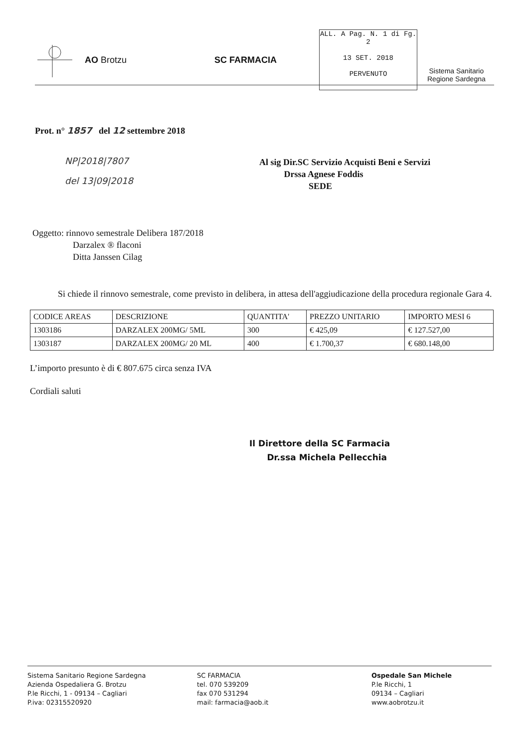AO Brotzu SC FARMACIA
ALL. A Pag. N. 1 di Fg. 2
13 SET. 2018
PERVENUTO
Sistema Sanitario
Regione Sardegna
Prot. n° 1857 del 12 settembre 2018
NP|2018|7807
del 13|09|2018
Al sig Dir.SC Servizio Acquisti Beni e Servizi
Drssa Agnese Foddis
SEDE
Oggetto: rinnovo semestrale Delibera 187/2018
Darzalex ® flaconi
Ditta Janssen Cilag
Si chiede il rinnovo semestrale, come previsto in delibera, in attesa dell'aggiudicazione della procedura regionale Gara 4.
| CODICE AREAS | DESCRIZIONE | QUANTITA' | PREZZO UNITARIO | IMPORTO MESI 6 |
| 1303186 | DARZALEX 200MG/ 5ML | 300 | € 425,09 | € 127.527,00 |
| 1303187 | DARZALEX 200MG/ 20 ML | 400 | € 1.700,37 | € 680.148,00 |
L’importo presunto è di € 807.675 circa senza IVA
Cordiali saluti
Il Direttore della SC Farmacia
Dr.ssa Michela Pellecchia
Sistema Sanitario Regione Sardegna
Azienda Ospedaliera G. Brotzu
P.le Ricchi, 1 - 09134 – Cagliari
P.iva: 02315520920
SC FARMACIA
tel. 070 539209
fax 070 531294
mail: farmacia@aob.it
Ospedale San Michele
P.le Ricchi, 1
09134 – Cagliari
www.aobrotzu.it